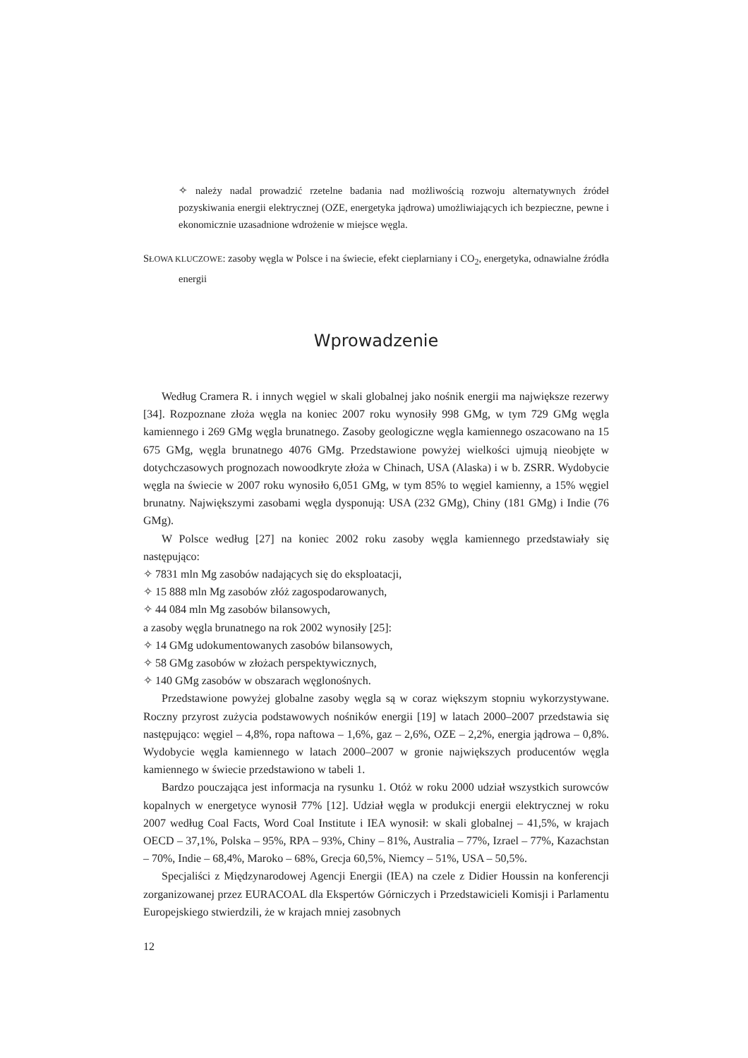✧ należy nadal prowadzić rzetelne badania nad możliwością rozwoju alternatywnych źródeł pozyskiwania energii elektrycznej (OZE, energetyka jądrowa) umożliwiających ich bezpieczne, pewne i ekonomicznie uzasadnione wdrożenie w miejsce węgla.
SŁOWA KLUCZOWE: zasoby węgla w Polsce i na świecie, efekt cieplarniany i CO<sub>2</sub>, energetyka, odnawialne źródła energii
Wprowadzenie
Według Cramera R. i innych węgiel w skali globalnej jako nośnik energii ma największe rezerwy [34]. Rozpoznane złoża węgla na koniec 2007 roku wynosiły 998 GMg, w tym 729 GMg węgla kamiennego i 269 GMg węgla brunatnego. Zasoby geologiczne węgla kamiennego oszacowano na 15 675 GMg, węgla brunatnego 4076 GMg. Przedstawione powyżej wielkości ujmują nieobjęte w dotychczasowych prognozach nowoodkryte złoża w Chinach, USA (Alaska) i w b. ZSRR. Wydobycie węgla na świecie w 2007 roku wynosiło 6,051 GMg, w tym 85% to węgiel kamienny, a 15% węgiel brunatny. Największymi zasobami węgla dysponują: USA (232 GMg), Chiny (181 GMg) i Indie (76 GMg).
W Polsce według [27] na koniec 2002 roku zasoby węgla kamiennego przedstawiały się następująco:
✧ 7831 mln Mg zasobów nadających się do eksploatacji,
✧ 15 888 mln Mg zasobów złóż zagospodarowanych,
✧ 44 084 mln Mg zasobów bilansowych,
a zasoby węgla brunatnego na rok 2002 wynosiły [25]:
✧ 14 GMg udokumentowanych zasobów bilansowych,
✧ 58 GMg zasobów w złożach perspektywicznych,
✧ 140 GMg zasobów w obszarach węglonośnych.
Przedstawione powyżej globalne zasoby węgla są w coraz większym stopniu wykorzystywane. Roczny przyrost zużycia podstawowych nośników energii [19] w latach 2000–2007 przedstawia się następująco: węgiel – 4,8%, ropa naftowa – 1,6%, gaz – 2,6%, OZE – 2,2%, energia jądrowa – 0,8%. Wydobycie węgla kamiennego w latach 2000–2007 w gronie największych producentów węgla kamiennego w świecie przedstawiono w tabeli 1.
Bardzo pouczająca jest informacja na rysunku 1. Otóż w roku 2000 udział wszystkich surowców kopalnych w energetyce wynosił 77% [12]. Udział węgla w produkcji energii elektrycznej w roku 2007 według Coal Facts, Word Coal Institute i IEA wynosił: w skali globalnej – 41,5%, w krajach OECD – 37,1%, Polska – 95%, RPA – 93%, Chiny – 81%, Australia – 77%, Izrael – 77%, Kazachstan – 70%, Indie – 68,4%, Maroko – 68%, Grecja 60,5%, Niemcy – 51%, USA – 50,5%.
Specjaliści z Międzynarodowej Agencji Energii (IEA) na czele z Didier Houssin na konferencji zorganizowanej przez EURACOAL dla Ekspertów Górniczych i Przedstawicieli Komisji i Parlamentu Europejskiego stwierdzili, że w krajach mniej zasobnych
12